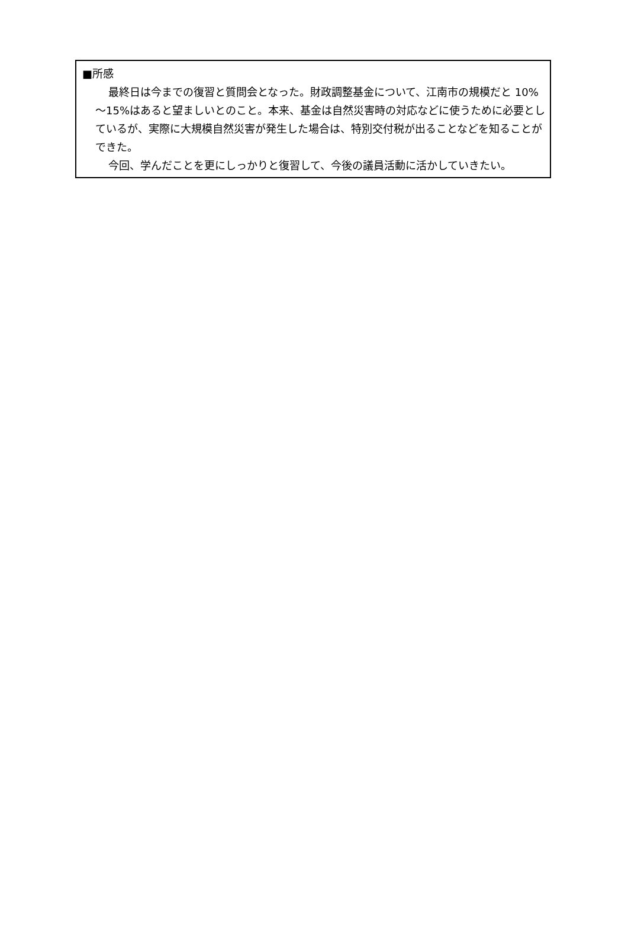■所感
最終日は今までの復習と質問会となった。財政調整基金について、江南市の規模だと 10%～15%はあると望ましいとのこと。本来、基金は自然災害時の対応などに使うために必要としているが、実際に大規模自然災害が発生した場合は、特別交付税が出ることなどを知ることができた。
今回、学んだことを更にしっかりと復習して、今後の議員活動に活かしていきたい。